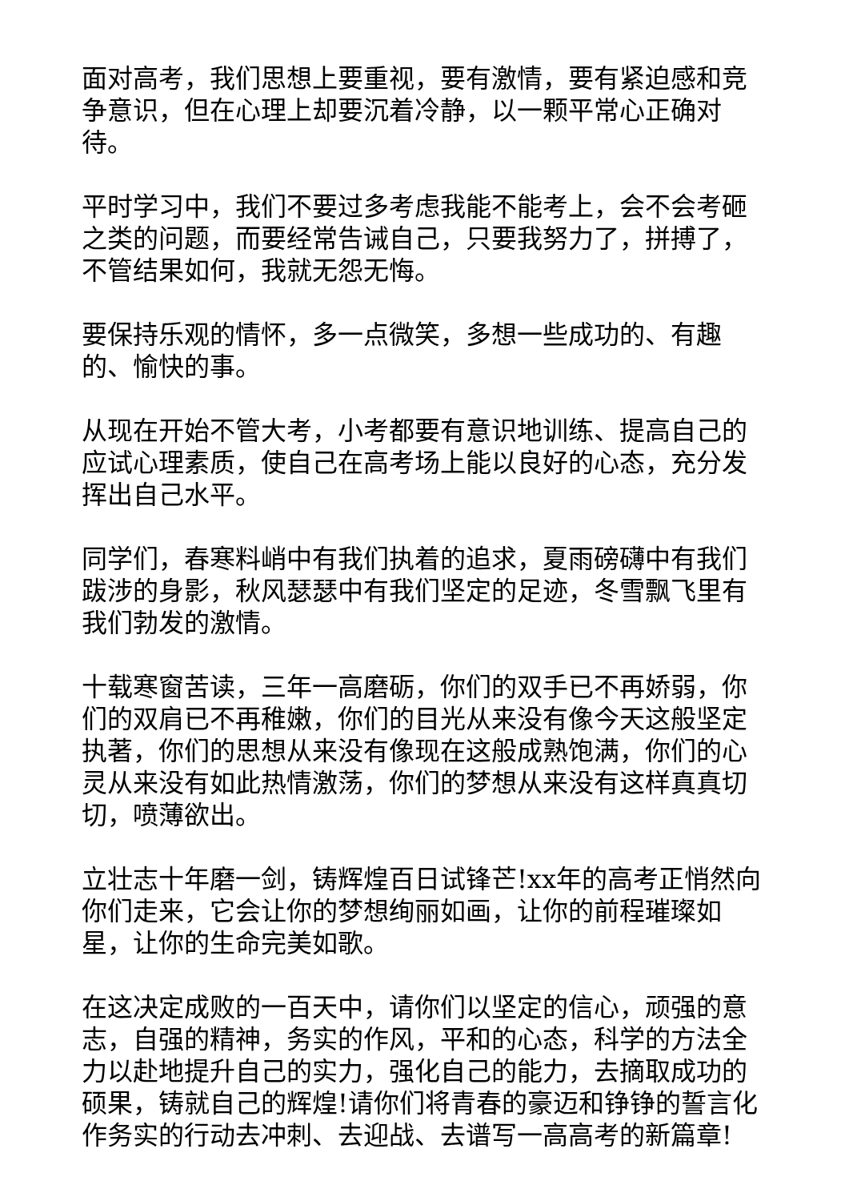面对高考，我们思想上要重视，要有激情，要有紧迫感和竞争意识，但在心理上却要沉着冷静，以一颗平常心正确对待。
平时学习中，我们不要过多考虑我能不能考上，会不会考砸之类的问题，而要经常告诫自己，只要我努力了，拼搏了，不管结果如何，我就无怨无悔。
要保持乐观的情怀，多一点微笑，多想一些成功的、有趣的、愉快的事。
从现在开始不管大考，小考都要有意识地训练、提高自己的应试心理素质，使自己在高考场上能以良好的心态，充分发挥出自己水平。
同学们，春寒料峭中有我们执着的追求，夏雨磅礴中有我们跋涉的身影，秋风瑟瑟中有我们坚定的足迹，冬雪飘飞里有我们勃发的激情。
十载寒窗苦读，三年一高磨砺，你们的双手已不再娇弱，你们的双肩已不再稚嫩，你们的目光从来没有像今天这般坚定执著，你们的思想从来没有像现在这般成熟饱满，你们的心灵从来没有如此热情激荡，你们的梦想从来没有这样真真切切，喷薄欲出。
立壮志十年磨一剑，铸辉煌百日试锋芒!xx年的高考正悄然向你们走来，它会让你的梦想绚丽如画，让你的前程璀璨如星，让你的生命完美如歌。
在这决定成败的一百天中，请你们以坚定的信心，顽强的意志，自强的精神，务实的作风，平和的心态，科学的方法全力以赴地提升自己的实力，强化自己的能力，去摘取成功的硕果，铸就自己的辉煌!请你们将青春的豪迈和铮铮的誓言化作务实的行动去冲刺、去迎战、去谱写一高高考的新篇章!